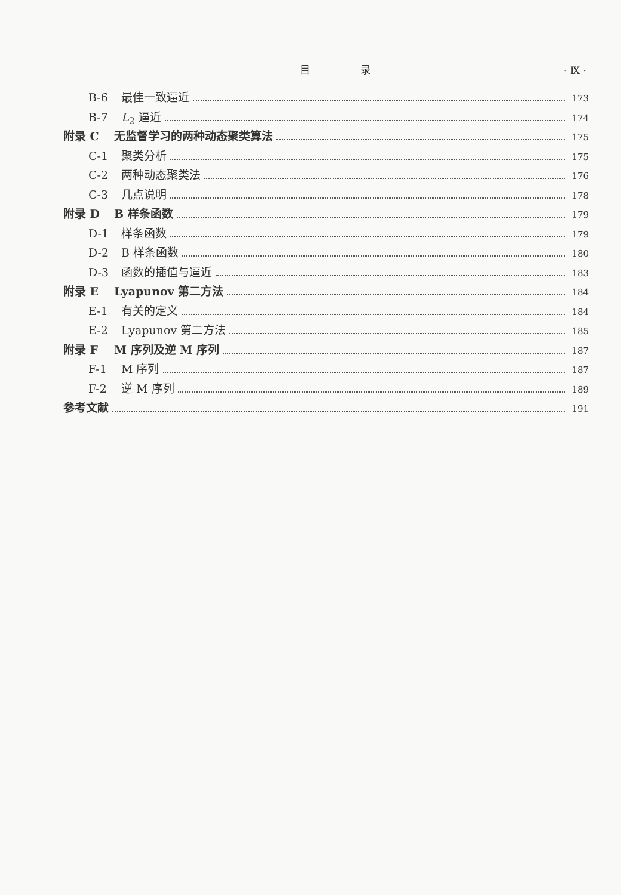目 录 · Ⅸ ·
B-6 最佳一致逼近 173
B-7 L<sub>2</sub> 逼近 174
附录 C 无监督学习的两种动态聚类算法 175
C-1 聚类分析 175
C-2 两种动态聚类法 176
C-3 几点说明 178
附录 D B 样条函数 179
D-1 样条函数 179
D-2 B 样条函数 180
D-3 函数的插值与逼近 183
附录 E Lyapunov 第二方法 184
E-1 有关的定义 184
E-2 Lyapunov 第二方法 185
附录 F M 序列及逆 M 序列 187
F-1 M 序列 187
F-2 逆 M 序列 189
参考文献 191